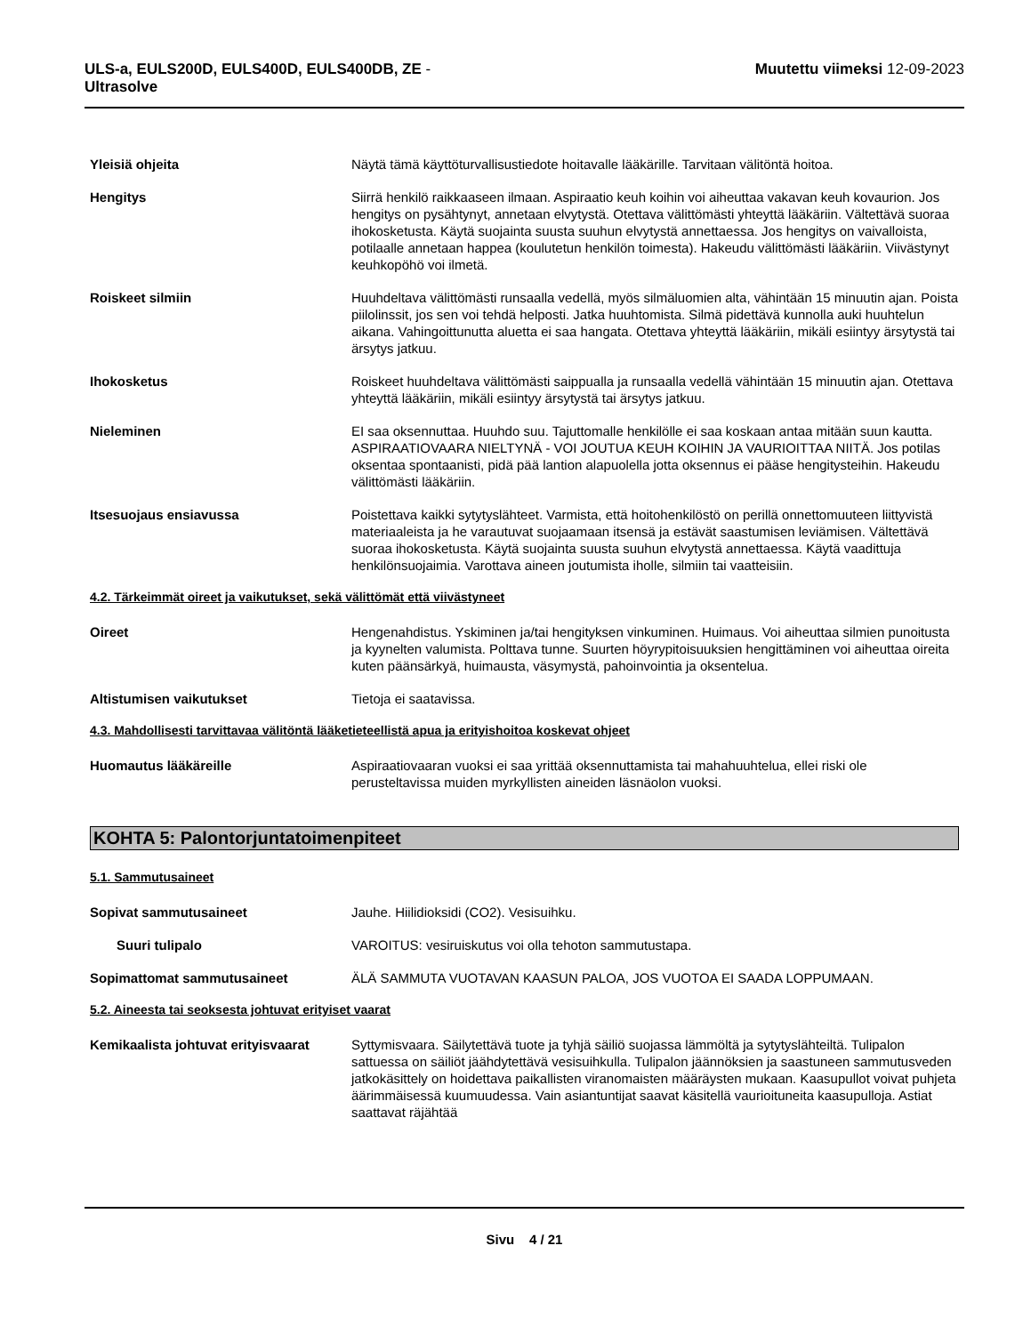ULS-a, EULS200D, EULS400D, EULS400DB, ZE -
Ultrasolve
Muutettu viimeksi 12-09-2023
Yleisiä ohjeita Näytä tämä käyttöturvallisustiedote hoitavalle lääkärille. Tarvitaan välitöntä hoitoa.
Hengitys Siirrä henkilö raikkaaseen ilmaan. Aspiraatio keuh koihin voi aiheuttaa vakavan keuh kovaurion. Jos hengitys on pysähtynyt, annetaan elvytystä. Otettava välittömästi yhteyttä lääkäriin. Vältettävä suoraa ihokosketusta. Käytä suojainta suusta suuhun elvytystä annettaessa. Jos hengitys on vaivalloista, potilaalle annetaan happea (koulutetun henkilön toimesta). Hakeudu välittömästi lääkäriin. Viivästynyt keuhkopöhö voi ilmetä.
Roiskeet silmiin Huuhdeltava välittömästi runsaalla vedellä, myös silmäluomien alta, vähintään 15 minuutin ajan. Poista piilolinssit, jos sen voi tehdä helposti. Jatka huuhtomista. Silmä pidettävä kunnolla auki huuhtelun aikana. Vahingoittunutta aluetta ei saa hangata. Otettava yhteyttä lääkäriin, mikäli esiintyy ärsytystä tai ärsytys jatkuu.
Ihokosketus Roiskeet huuhdeltava välittömästi saippualla ja runsaalla vedellä vähintään 15 minuutin ajan. Otettava yhteyttä lääkäriin, mikäli esiintyy ärsytystä tai ärsytys jatkuu.
Nieleminen EI saa oksennuttaa. Huuhdo suu. Tajuttomalle henkilölle ei saa koskaan antaa mitään suun kautta. ASPIRAATIOVAARA NIELTYNÄ - VOI JOUTUA KEUH KOIHIN JA VAURIOITTAA NIITÄ. Jos potilas oksentaa spontaanisti, pidä pää lantion alapuolella jotta oksennus ei pääse hengitysteihin. Hakeudu välittömästi lääkäriin.
Itsesuojaus ensiavussa Poistettava kaikki sytytyslähteet. Varmista, että hoitohenkilöstö on perillä onnettomuuteen liittyvistä materiaaleista ja he varautuvat suojaamaan itsensä ja estävät saastumisen leviämisen. Vältettävä suoraa ihokosketusta. Käytä suojainta suusta suuhun elvytystä annettaessa. Käytä vaadittuja henkilönsuojaimia. Varottava aineen joutumista iholle, silmiin tai vaatteisiin.
4.2. Tärkeimmät oireet ja vaikutukset, sekä välittömät että viivästyneet
Oireet Hengenahdistus. Yskiminen ja/tai hengityksen vinkuminen. Huimaus. Voi aiheuttaa silmien punoitusta ja kyynelten valumista. Polttava tunne. Suurten höyrypitoisuuksien hengittäminen voi aiheuttaa oireita kuten päänsärkyä, huimausta, väsymystä, pahoinvointia ja oksentelua.
Altistumisen vaikutukset Tietoja ei saatavissa.
4.3. Mahdollisesti tarvittavaa välitöntä lääketieteellistä apua ja erityishoitoa koskevat ohjeet
Huomautus lääkäreille Aspiraatiovaaran vuoksi ei saa yrittää oksennuttamista tai mahahuuhtelua, ellei riski ole perusteltavissa muiden myrkyllisten aineiden läsnäolon vuoksi.
KOHTA 5: Palontorjuntatoimenpiteet
5.1. Sammutusaineet
Sopivat sammutusaineet Jauhe. Hiilidioksidi (CO2). Vesisuihku.
Suuri tulipalo VAROITUS: vesiruiskutus voi olla tehoton sammutustapa.
Sopimattomat sammutusaineet ÄLÄ SAMMUTA VUOTAVAN KAASUN PALOA, JOS VUOTOA EI SAADA LOPPUMAAN.
5.2. Aineesta tai seoksesta johtuvat erityiset vaarat
Kemikaalista johtuvat erityisvaarat
Syttymisvaara. Säilytettävä tuote ja tyhjä säiliö suojassa lämmöltä ja sytytyslähteiltä. Tulipalon sattuessa on säiliöt jäähdytettävä vesisuihkulla. Tulipalon jäännöksien ja saastuneen sammutusveden jatkokäsittely on hoidettava paikallisten viranomaisten määräysten mukaan. Kaasupullot voivat puhjeta äärimmäisessä kuumuudessa. Vain asiantuntijat saavat käsitellä vaurioituneita kaasupulloja. Astiat saattavat räjähtää
Sivu 4 / 21